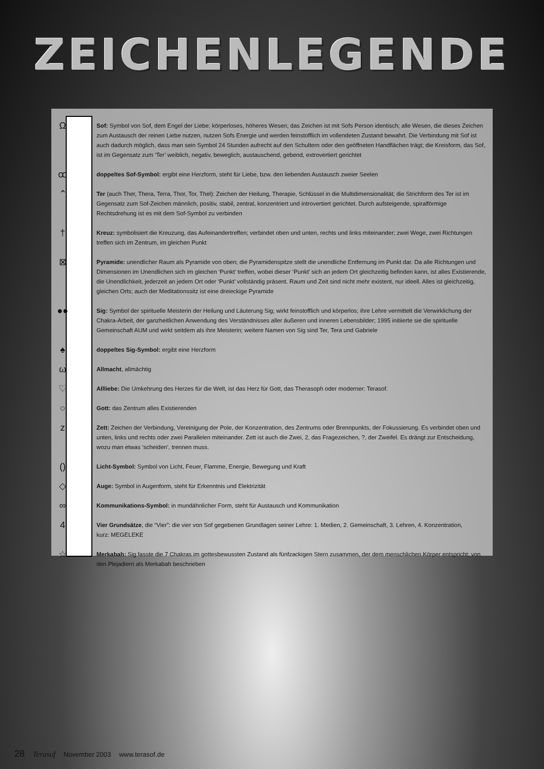ZEICHENLEGENDE
Ω
Sof: Symbol von Sof, dem Engel der Liebe; körperloses, höheres Wesen; das Zeichen ist mit Sofs Person identisch; alle Wesen, die dieses Zeichen zum Austausch der reinen Liebe nutzen, nutzen Sofs Energie und werden feinstofflich im vollendeten Zustand bewahrt. Die Verbindung mit Sof ist auch dadurch möglich, dass man sein Symbol 24 Stunden aufrecht auf den Schultern oder den geöffneten Handflächen trägt; die Kreisform, das Sof, ist im Gegensatz zum ‘Ter’ weiblich, negativ, beweglich, austauschend, gebend, extrovertiert gerichtet
ꝏ
doppeltes Sof-Symbol: ergibt eine Herzform, steht für Liebe, bzw. den liebenden Austausch zweier Seelen
⌃
Ter (auch Ther, Thera, Terra, Thor, Tor, Thel): Zeichen der Heilung, Therapie, Schlüssel in die Multidimensionalität; die Strichform des Ter ist im Gegensatz zum Sof-Zeichen männlich, positiv, stabil, zentral, konzentriert und introvertiert gerichtet. Durch aufsteigende, spiralförmige Rechtsdrehung ist es mit dem Sof-Symbol zu verbinden
†
Kreuz: symbolisiert die Kreuzung, das Aufeinandertreffen; verbindet oben und unten, rechts und links miteinander; zwei Wege, zwei Richtungen treffen sich im Zentrum, im gleichen Punkt
⊠
Pyramide: unendlicher Raum als Pyramide von oben; die Pyramidenspitze stellt die unendliche Entfernung im Punkt dar. Da alle Richtungen und Dimensionen im Unendlichen sich im gleichen ‘Punkt’ treffen, wobei dieser ‘Punkt’ sich an jedem Ort gleichzeitig befinden kann, ist alles Existierende, die Unendlichkeit, jederzeit an jedem Ort oder ‘Punkt’ vollständig präsent. Raum und Zeit sind nicht mehr existent, nur ideell. Alles ist gleichzeitig, gleichen Orts; auch der Meditationssitz ist eine dreieckige Pyramide
●●
Sig: Symbol der spirituelle Meisterin der Heilung und Läuterung Sig; wirkt feinstofflich und körperlos; ihre Lehre vermittelt die Verwirklichung der Chakra-Arbeit, der ganzheitlichen Anwendung des Verständnisses aller äußeren und inneren Lebensbilder; 1995 initiierte sie die spirituelle Gemeinschaft AUM und wirkt seitdem als ihre Meisterin; weitere Namen von Sig sind Ter, Tera und Gabriele
♠
doppeltes Sig-Symbol: ergibt eine Herzform
ω
Allmacht, allmächtig
♡
Allliebe: Die Umkehrung des Herzes für die Welt, ist das Herz für Gott, das Therasoph oder moderner: Terasof.
○
Gott: das Zentrum alles Existierenden
z
Zett: Zeichen der Verbindung, Vereinigung der Pole, der Konzentration, des Zentrums oder Brennpunkts, der Fokussierung. Es verbindet oben und unten, links und rechts oder zwei Parallelen miteinander. Zett ist auch die Zwei, 2, das Fragezeichen, ?, der Zweifel. Es drängt zur Entscheidung, wozu man etwas ‘scheiden’, trennen muss.
()
Licht-Symbol: Symbol von Licht, Feuer, Flamme, Energie, Bewegung und Kraft
◇
Auge: Symbol in Augenform, steht für Erkenntnis und Elektrizität
∞
Kommunikations-Symbol: in mundähnlicher Form, steht für Austausch und Kommunikation
4
Vier Grundsätze, die “Vier”: die vier von Sof gegebenen Grundlagen seiner Lehre: 1. Medien, 2. Gemeinschaft, 3. Lehren, 4. Konzentration,
kurz: MEGELEKE
☆
Merkabah: Sig fasste die 7 Chakras im gottesbewussten Zustand als fünfzackigen Stern zusammen, der dem menschlichen Körper entspricht; von den Plejadiern als Merkabah beschrieben
28 Terasof November 2003 www.terasof.de